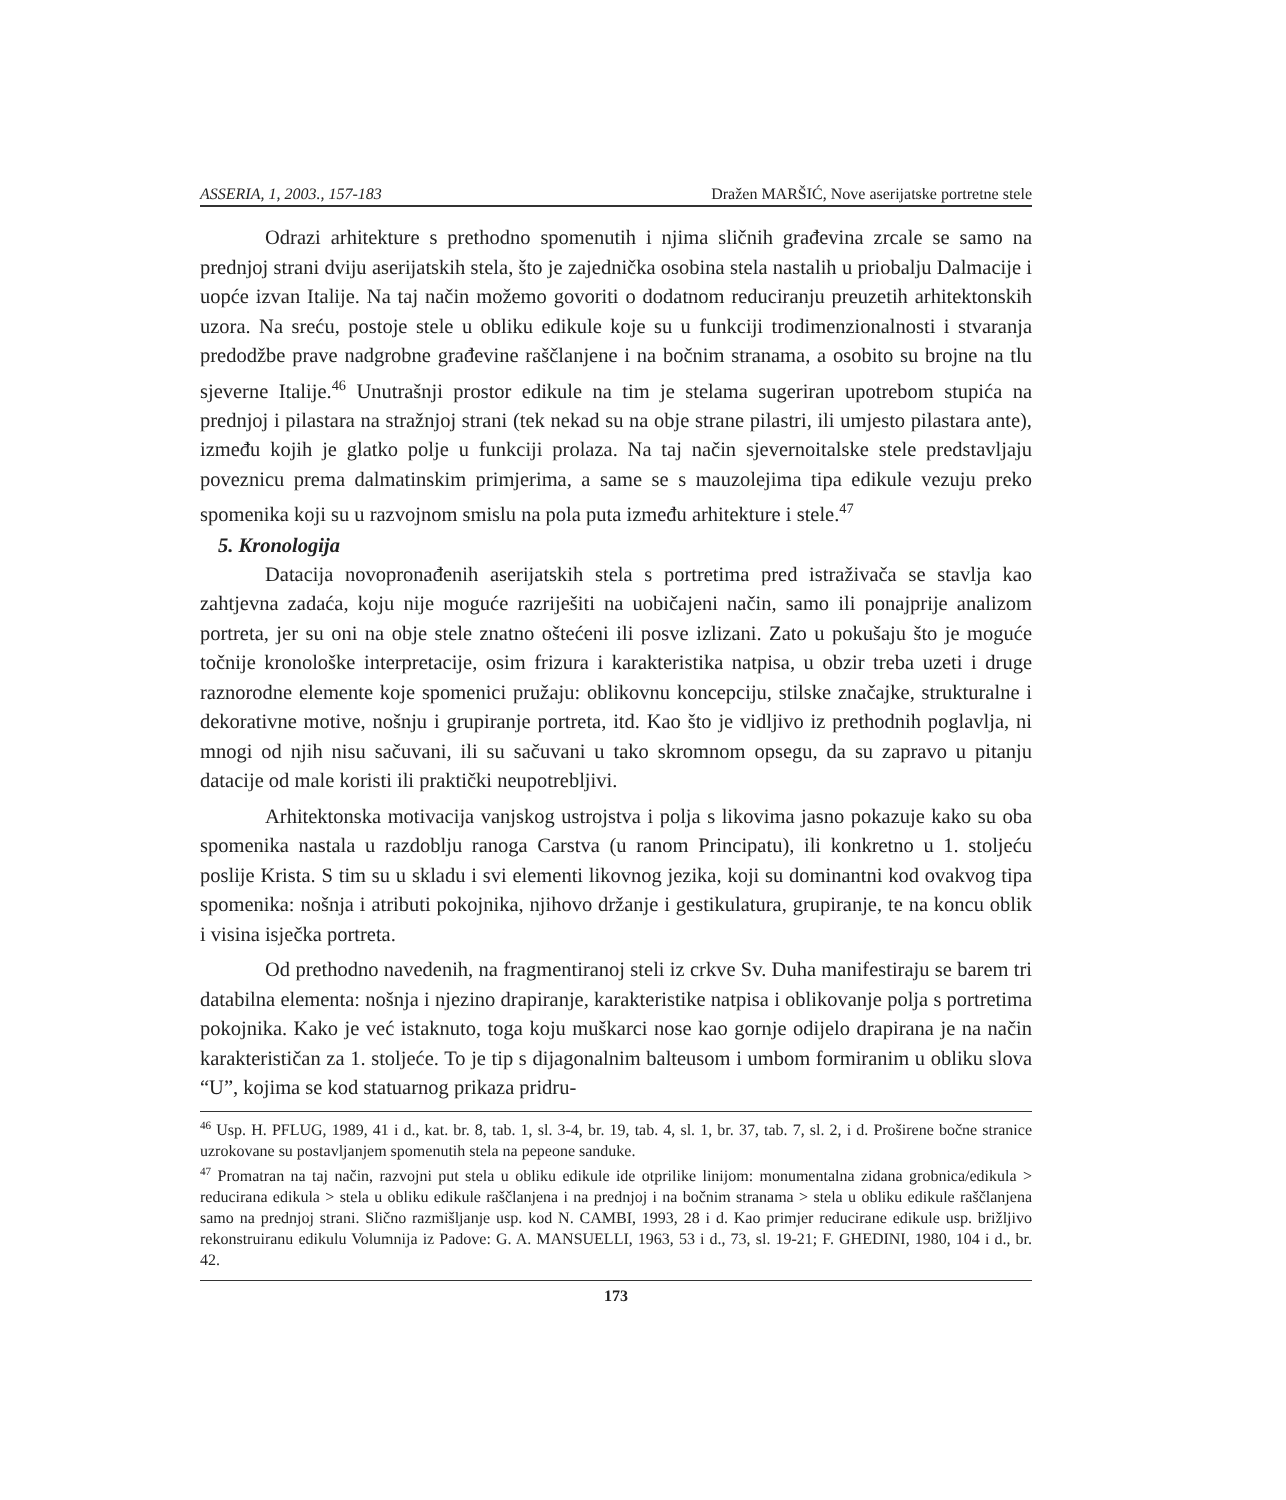ASSERIA, 1, 2003., 157-183 Dražen MARŠIĆ, Nove aserijatske portretne stele
Odrazi arhitekture s prethodno spomenutih i njima sličnih građevina zrcale se samo na prednjoj strani dviju aserijatskih stela, što je zajednička osobina stela nastalih u priobalju Dalmacije i uopće izvan Italije. Na taj način možemo govoriti o dodatnom reduciranju preuzetih arhitektonskih uzora. Na sreću, postoje stele u obliku edikule koje su u funkciji trodimenzionalnosti i stvaranja predodžbe prave nadgrobne građevine raščlanjene i na bočnim stranama, a osobito su brojne na tlu sjeverne Italije.<sup>46</sup> Unutrašnji prostor edikule na tim je stelama sugeriran upotrebom stupića na prednjoj i pilastara na stražnjoj strani (tek nekad su na obje strane pilastri, ili umjesto pilastara ante), između kojih je glatko polje u funkciji prolaza. Na taj način sjevernoitalske stele predstavljaju poveznicu prema dalmatinskim primjerima, a same se s mauzolejima tipa edikule vezuju preko spomenika koji su u razvojnom smislu na pola puta između arhitekture i stele.<sup>47</sup>
5. Kronologija
Datacija novopronađenih aserijatskih stela s portretima pred istraživača se stavlja kao zahtjevna zadaća, koju nije moguće razriješiti na uobičajeni način, samo ili ponajprije analizom portreta, jer su oni na obje stele znatno oštećeni ili posve izlizani. Zato u pokušaju što je moguće točnije kronološke interpretacije, osim frizura i karakteristika natpisa, u obzir treba uzeti i druge raznorodne elemente koje spomenici pružaju: oblikovnu koncepciju, stilske značajke, strukturalne i dekorativne motive, nošnju i grupiranje portreta, itd. Kao što je vidljivo iz prethodnih poglavlja, ni mnogi od njih nisu sačuvani, ili su sačuvani u tako skromnom opsegu, da su zapravo u pitanju datacije od male koristi ili praktički neupotrebljivi.
Arhitektonska motivacija vanjskog ustrojstva i polja s likovima jasno pokazuje kako su oba spomenika nastala u razdoblju ranoga Carstva (u ranom Principatu), ili konkretno u 1. stoljeću poslije Krista. S tim su u skladu i svi elementi likovnog jezika, koji su dominantni kod ovakvog tipa spomenika: nošnja i atributi pokojnika, njihovo držanje i gestikulatura, grupiranje, te na koncu oblik i visina isječka portreta.
Od prethodno navedenih, na fragmentiranoj steli iz crkve Sv. Duha manifestiraju se barem tri databilna elementa: nošnja i njezino drapiranje, karakteristike natpisa i oblikovanje polja s portretima pokojnika. Kako je već istaknuto, toga koju muškarci nose kao gornje odijelo drapirana je na način karakterističan za 1. stoljeće. To je tip s dijagonalnim balteusom i umbom formiranim u obliku slova “U”, kojima se kod statuarnog prikaza pridru-
<sup>46</sup> Usp. H. PFLUG, 1989, 41 i d., kat. br. 8, tab. 1, sl. 3-4, br. 19, tab. 4, sl. 1, br. 37, tab. 7, sl. 2, i d. Proširene bočne stranice uzrokovane su postavljanjem spomenutih stela na pepeone sanduke.
<sup>47</sup> Promatran na taj način, razvojni put stela u obliku edikule ide otprilike linijom: monumentalna zidana grobnica/edikula > reducirana edikula > stela u obliku edikule raščlanjena i na prednjoj i na bočnim stranama > stela u obliku edikule raščlanjena samo na prednjoj strani. Slično razmišljanje usp. kod N. CAMBI, 1993, 28 i d. Kao primjer reducirane edikule usp. brižljivo rekonstruiranu edikulu Volumnija iz Padove: G. A. MANSUELLI, 1963, 53 i d., 73, sl. 19-21; F. GHEDINI, 1980, 104 i d., br. 42.
173